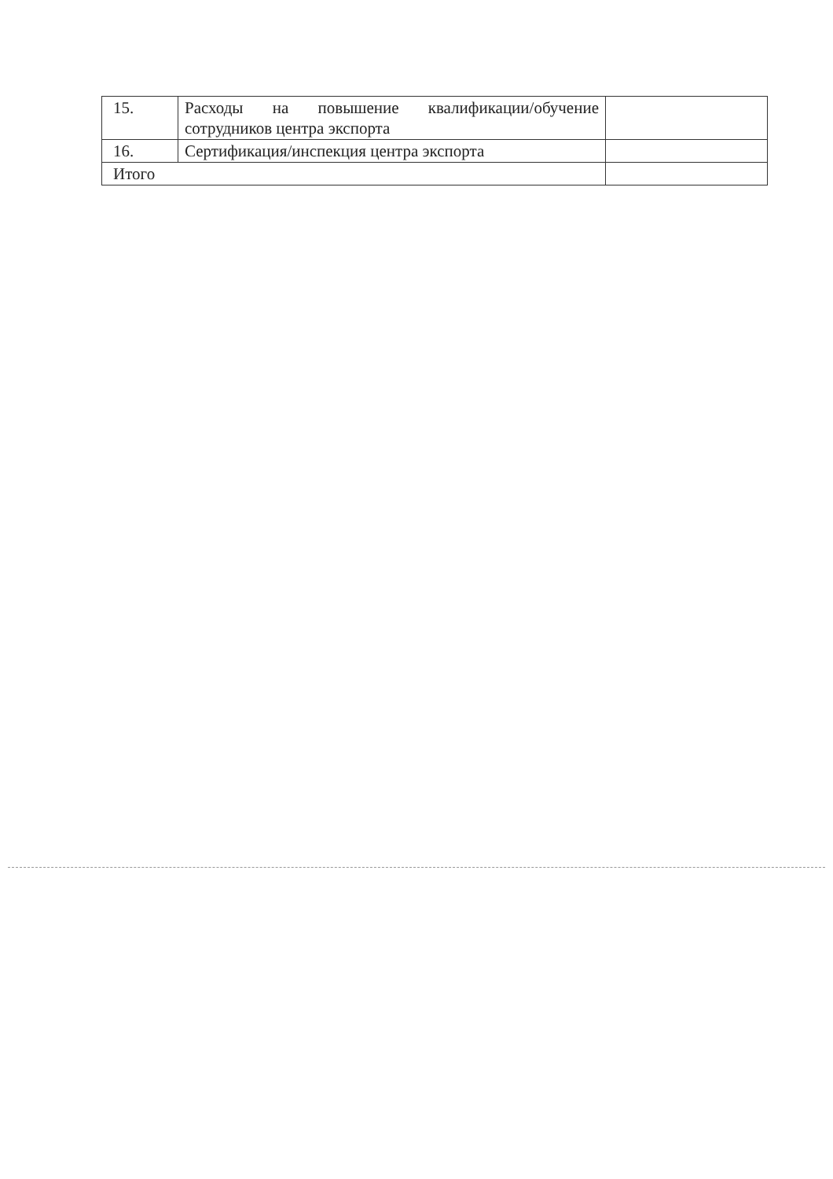| 15. | Расходы на повышение квалификации/обучение сотрудников центра экспорта | |
| 16. | Сертификация/инспекция центра экспорта | |
| Итого | | |